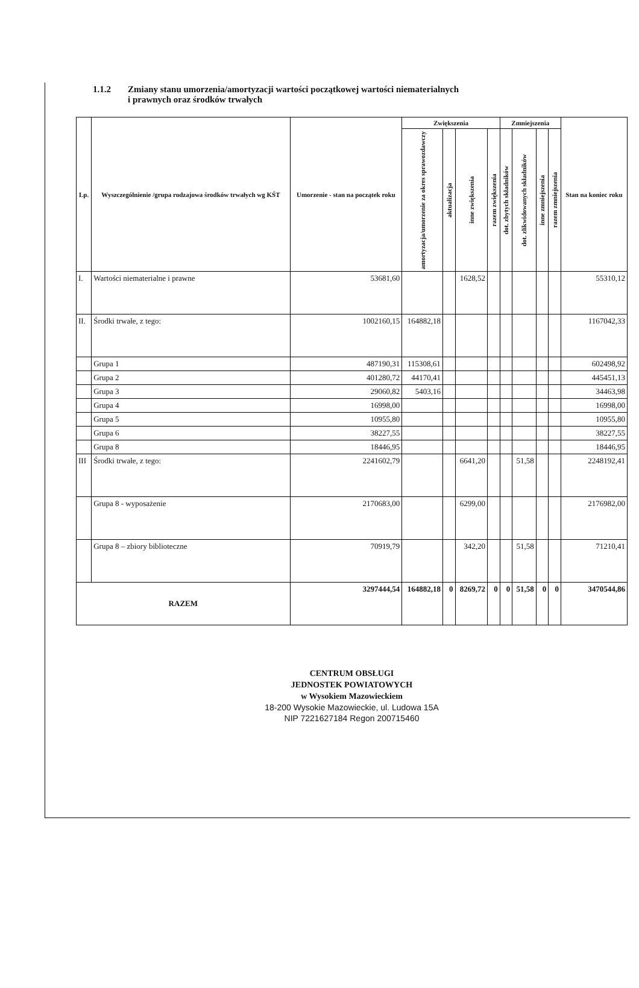1.1.2 Zmiany stanu umorzenia/amortyzacji wartości początkowej wartości niematerialnych
i prawnych oraz środków trwałych
| Lp. | Wyszczególnienie /grupa rodzajowa środków trwałych wg KŚT | Umorzenie - stan na początek roku | Zwiększenia | | | | Zmniejszenia | | | | Stan na koniec roku |
| --- | --- | --- | --- | --- | --- | --- | --- | --- | --- | --- | --- |
| | | | amortyzacja/umorzenie za okres sprawozdawczy | aktualizacja | inne zwiększenia | razem zwiększenia | dot. zbytych składników | dot. zlikwidowanych składników | inne zmniejszenia | razem zmniejszenia | |
| I. | Wartości niematerialne i prawne | 53681,60 | | | 1628,52 | | | | | | 55310,12 |
| II. | Środki trwałe, z tego: | 1002160,15 | 164882,18 | | | | | | | | 1167042,33 |
| | Grupa 1 | 487190,31 | 115308,61 | | | | | | | | 602498,92 |
| | Grupa 2 | 401280,72 | 44170,41 | | | | | | | | 445451,13 |
| | Grupa 3 | 29060,82 | 5403,16 | | | | | | | | 34463,98 |
| | Grupa 4 | 16998,00 | | | | | | | | | 16998,00 |
| | Grupa 5 | 10955,80 | | | | | | | | | 10955,80 |
| | Grupa 6 | 38227,55 | | | | | | | | | 38227,55 |
| | Grupa 8 | 18446,95 | | | | | | | | | 18446,95 |
| III | Środki trwałe, z tego: | 2241602,79 | | | 6641,20 | | | 51,58 | | | 2248192,41 |
| | Grupa 8 - wyposażenie | 2170683,00 | | | 6299,00 | | | | | | 2176982,00 |
| | Grupa 8 – zbiory biblioteczne | 70919,79 | | | 342,20 | | | 51,58 | | | 71210,41 |
| RAZEM | | 3297444,54 | 164882,18 | 0 | 8269,72 | 0 | 0 | 51,58 | 0 | 0 | 3470544,86 |
CENTRUM OBSŁUGI
JEDNOSTEK POWIATOWYCH
w Wysokiem Mazowieckiem
18-200 Wysokie Mazowieckie, ul. Ludowa 15A
NIP 7221627184 Regon 200715460